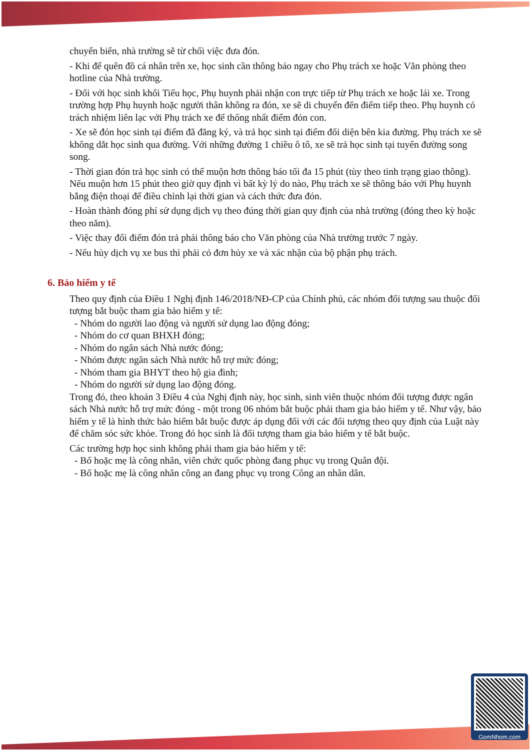chuyển biến, nhà trường sẽ từ chối việc đưa đón.
- Khi để quên đồ cá nhân trên xe, học sinh cần thông báo ngay cho Phụ trách xe hoặc Văn phòng theo hotline của Nhà trường.
- Đối với học sinh khối Tiểu học, Phụ huynh phải nhận con trực tiếp từ Phụ trách xe hoặc lái xe. Trong trường hợp Phụ huynh hoặc người thân không ra đón, xe sẽ di chuyển đến điểm tiếp theo. Phụ huynh có trách nhiệm liên lạc với Phụ trách xe để thống nhất điểm đón con.
- Xe sẽ đón học sinh tại điểm đã đăng ký, và trả học sinh tại điểm đối diện bên kia đường. Phụ trách xe sẽ không dắt học sinh qua đường. Với những đường 1 chiều ô tô, xe sẽ trả học sinh tại tuyến đường song song.
- Thời gian đón trả học sinh có thể muộn hơn thông báo tối đa 15 phút (tùy theo tình trạng giao thông). Nếu muộn hơn 15 phút theo giờ quy định vì bất kỳ lý do nào, Phụ trách xe sẽ thông báo với Phụ huynh bằng điện thoại để điều chỉnh lại thời gian và cách thức đưa đón.
- Hoàn thành đóng phí sử dụng dịch vụ theo đúng thời gian quy định của nhà trường (đóng theo kỳ hoặc theo năm).
- Việc thay đổi điểm đón trả phải thông báo cho Văn phòng của Nhà trường trước 7 ngày.
- Nếu hủy dịch vụ xe bus thì phải có đơn hủy xe và xác nhận của bộ phận phụ trách.
6. Bảo hiểm y tế
Theo quy định của Điều 1 Nghị định 146/2018/NĐ-CP của Chính phủ, các nhóm đối tượng sau thuộc đối tượng bắt buộc tham gia bảo hiểm y tế:
- Nhóm do người lao động và người sử dụng lao động đóng;
- Nhóm do cơ quan BHXH đóng;
- Nhóm do ngân sách Nhà nước đóng;
- Nhóm được ngân sách Nhà nước hỗ trợ mức đóng;
- Nhóm tham gia BHYT theo hộ gia đình;
- Nhóm do người sử dụng lao động đóng.
Trong đó, theo khoản 3 Điều 4 của Nghị định này, học sinh, sinh viên thuộc nhóm đối tượng được ngân sách Nhà nước hỗ trợ mức đóng - một trong 06 nhóm bắt buộc phải tham gia bảo hiểm y tế. Như vậy, bảo hiểm y tế là hình thức bảo hiểm bắt buộc được áp dụng đối với các đối tượng theo quy định của Luật này để chăm sóc sức khỏe. Trong đó học sinh là đối tượng tham gia bảo hiểm y tế bắt buộc.
Các trường hợp học sinh không phải tham gia bảo hiểm y tế:
- Bố hoặc mẹ là công nhân, viên chức quốc phòng đang phục vụ trong Quân đội.
- Bố hoặc mẹ là công nhân công an đang phục vụ trong Công an nhân dân.
GomNhom.com